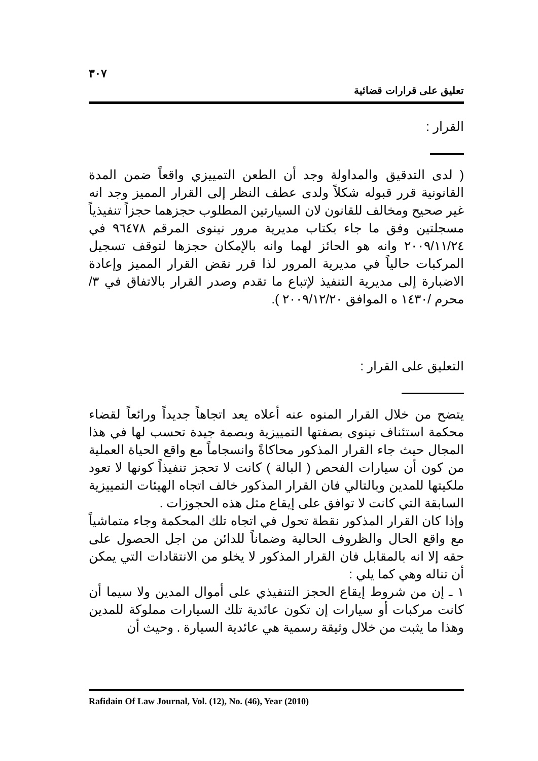٣٠٧
تعليق على قرارات قضائية
القرار :
( لدى التدقيق والمداولة وجد أن الطعن التمييزي واقعاً ضمن المدة القانونية قرر قبوله شكلاً ولدى عطف النظر إلى القرار المميز وجد انه غير صحيح ومخالف للقانون لان السيارتين المطلوب حجزهما حجزاً تنفيذياً مسجلتين وفق ما جاء بكتاب مديرية مرور نينوى المرقم ٩٦٤٧٨ في ٢٠٠٩/١١/٢٤ وانه هو الحائز لهما وانه بالإمكان حجزها لتوقف تسجيل المركبات حالياً في مديرية المرور لذا قرر نقض القرار المميز وإعادة الاضبارة إلى مديرية التنفيذ لإتباع ما تقدم وصدر القرار بالاتفاق في ٣/ محرم /١٤٣٠ ه الموافق ٢٠٠٩/١٢/٢٠ ).
التعليق على القرار :
يتضح من خلال القرار المنوه عنه أعلاه يعد اتجاهاً جديداً ورائعاً لقضاء محكمة استئناف نينوى بصفتها التمييزية وبصمة جيدة تحسب لها في هذا المجال حيث جاء القرار المذكور محاكاةً وانسجاماً مع واقع الحياة العملية من كون أن سيارات الفحص ( البالة ) كانت لا تحجز تنفيذاً كونها لا تعود ملكيتها للمدين وبالتالي فان القرار المذكور خالف اتجاه الهيئات التمييزية السابقة التي كانت لا توافق على إيقاع مثل هذه الحجوزات .
وإذا كان القرار المذكور نقطة تحول في اتجاه تلك المحكمة وجاء متماشياً مع واقع الحال والظروف الحالية وضماناً للدائن من اجل الحصول على حقه إلا انه بالمقابل فان القرار المذكور لا يخلو من الانتقادات التي يمكن أن تناله وهي كما يلي :
١ ـ إن من شروط إيقاع الحجز التنفيذي على أموال المدين ولا سيما أن كانت مركبات أو سيارات إن تكون عائدية تلك السيارات مملوكة للمدين وهذا ما يثبت من خلال وثيقة رسمية هي عائدية السيارة . وحيث أن
Rafidain Of Law Journal, Vol. (12), No. (46), Year (2010)